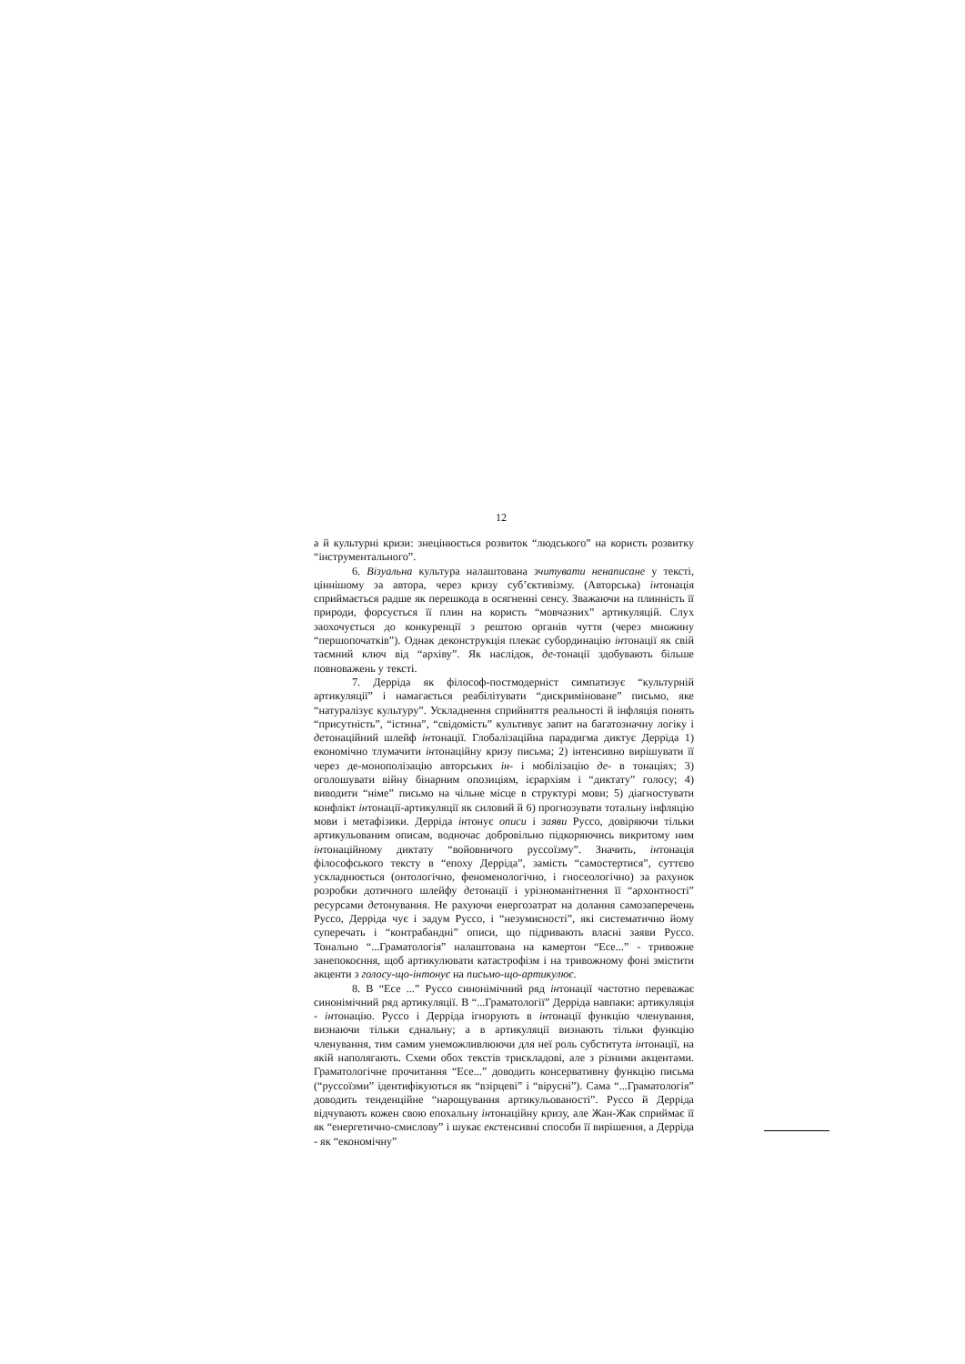12
а й культурні кризи: знецінюється розвиток “людського” на користь розвитку “інструментального”.
6. Візуальна культура налаштована зчитувати ненаписане у тексті, ціннішому за автора, через кризу суб’єктивізму. (Авторська) інтонація сприймається радше як перешкода в осягненні сенсу. Зважаючи на плинність її природи, форсується її плин на користь “мовчазних” артикуляцій. Слух заохочується до конкуренції з рештою органів чуття (через множину “першопочатків”). Однак деконструкція плекає субординацію інтонації як свій таємний ключ від “архіву”. Як наслідок, де-тонації здобувають більше повноважень у тексті.
7. Дерріда як філософ-постмодерніст симпатизує “культурній артикуляції” і намагається реабілітувати “дискриміноване” письмо, яке “натуралізує культуру”. Ускладнення сприйняття реальності й інфляція понять “присутність”, “істина”, “свідомість” культивує запит на багатозначну логіку і детонаційний шлейф інтонації. Глобалізаційна парадигма диктує Дерріда 1) економічно тлумачити інтонаційну кризу письма; 2) інтенсивно вирішувати її через де-монополізацію авторських ін- і мобілізацію де- в тонаціях; 3) оголошувати війну бінарним опозиціям, ієрархіям і “диктату” голосу; 4) виводити “німе” письмо на чільне місце в структурі мови; 5) діагностувати конфлікт інтонації-артикуляції як силовий й 6) прогнозувати тотальну інфляцію мови і метафізики. Дерріда інтонує описи і заяви Руссо, довіряючи тільки артикульованим описам, водночас добровільно підкоряючись викритому ним інтонаційному диктату “войовничого руссоїзму”. Значить, інтонація філософського тексту в “епоху Дерріда”, замість “самостертися”, суттєво ускладнюється (онтологічно, феноменологічно, і гносеологічно) за рахунок розробки дотичного шлейфу детонації і урізноманітнення її “архонтності” ресурсами детонування. Не рахуючи енергозатрат на долання самозаперечень Руссо, Дерріда чує і задум Руссо, і “незумисності”, які систематично йому суперечать і “контрабандні” описи, що підривають власні заяви Руссо. Тонально “...Граматологія” налаштована на камертон “Есе...” - тривожне занепокоєння, щоб артикулювати катастрофізм і на тривожному фоні змістити акценти з голосу-що-інтонує на письмо-що-артикулює.
8. В “Есе ...” Руссо синонімічний ряд інтонації частотно переважає синонімічний ряд артикуляції. В “...Граматології” Дерріда навпаки: артикуляція - інтонацію. Руссо і Дерріда ігнорують в інтонації функцію членування, визнаючи тільки єднальну; а в артикуляції визнають тільки функцію членування, тим самим унеможливлюючи для неї роль субститута інтонації, на якій наполягають. Схеми обох текстів трискладові, але з різними акцентами. Граматологічне прочитання “Есе...” доводить консервативну функцію письма (“руссоїзми” ідентифікуються як “взірцеві” і “вірусні”). Сама “...Граматологія” доводить тенденційне “нарощування артикульованості”. Руссо й Дерріда відчувають кожен свою епохальну інтонаційну кризу, але Жан-Жак сприймає її як “енергетично-смислову” і шукає екстенсивні способи її вирішення, а Дерріда - як “економічну”